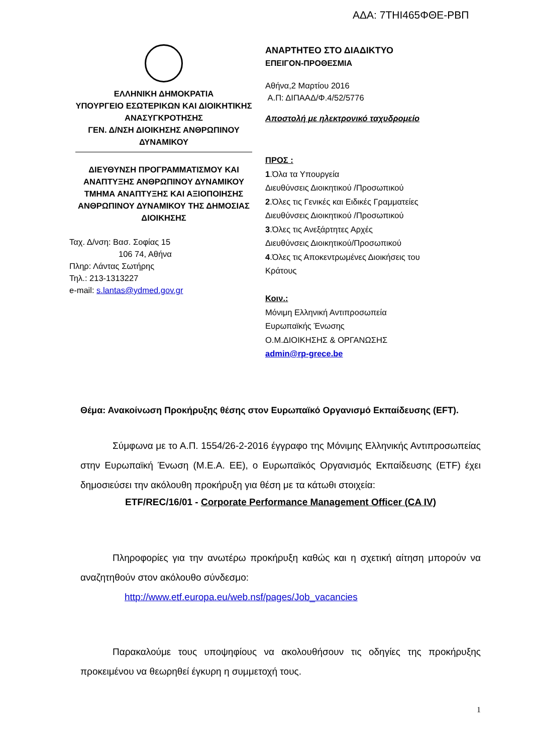ΑΔΑ: 7ΤΗΙ465ΦΘΕ-ΡΒΠ
ΕΛΛΗΝΙΚΗ ΔΗΜΟΚΡΑΤΙΑ
ΥΠΟΥΡΓΕΙΟ ΕΣΩΤΕΡΙΚΩΝ ΚΑΙ ΔΙΟΙΚΗΤΙΚΗΣ ΑΝΑΣΥΓΚΡΟΤΗΣΗΣ
ΓΕΝ. Δ/ΝΣΗ ΔΙΟΙΚΗΣΗΣ ΑΝΘΡΩΠΙΝΟΥ ΔΥΝΑΜΙΚΟΥ
ΔΙΕΥΘΥΝΣΗ ΠΡΟΓΡΑΜΜΑΤΙΣΜΟΥ ΚΑΙ ΑΝΑΠΤΥΞΗΣ ΑΝΘΡΩΠΙΝΟΥ ΔΥΝΑΜΙΚΟΥ
ΤΜΗΜΑ ΑΝΑΠΤΥΞΗΣ ΚΑΙ ΑΞΙΟΠΟΙΗΣΗΣ ΑΝΘΡΩΠΙΝΟΥ ΔΥΝΑΜΙΚΟΥ ΤΗΣ ΔΗΜΟΣΙΑΣ ΔΙΟΙΚΗΣΗΣ
Ταχ. Δ/νση: Βασ. Σοφίας 15
106 74, Αθήνα
Πληρ: Λάντας Σωτήρης
Τηλ.: 213-1313227
e-mail: s.lantas@ydmed.gov.gr
ΑΝΑΡΤΗΤΕΟ ΣΤΟ ΔΙΑΔΙΚΤΥΟ
ΕΠΕΙΓΟΝ-ΠΡΟΘΕΣΜΙΑ
Αθήνα,2 Μαρτίου 2016
Α.Π: ΔΙΠΑΑΔ/Φ.4/52/5776
Αποστολή με ηλεκτρονικό ταχυδρομείο
ΠΡΟΣ :
1.Όλα τα Υπουργεία
Διευθύνσεις Διοικητικού /Προσωπικού
2.Όλες τις Γενικές και Ειδικές Γραμματείες
Διευθύνσεις Διοικητικού /Προσωπικού
3.Όλες τις Ανεξάρτητες Αρχές
Διευθύνσεις Διοικητικού/Προσωπικού
4.Όλες τις Αποκεντρωμένες Διοικήσεις του
Κράτους
Κοιν.:
Μόνιμη Ελληνική Αντιπροσωπεία
Ευρωπαϊκής Ένωσης
Ο.Μ.ΔΙΟΙΚΗΣΗΣ & ΟΡΓΑΝΩΣΗΣ
admin@rp-grece.be
Θέμα: Ανακοίνωση Προκήρυξης θέσης στον Ευρωπαϊκό Οργανισμό Εκπαίδευσης (EFT).
Σύμφωνα με το Α.Π. 1554/26-2-2016 έγγραφο της Μόνιμης Ελληνικής Αντιπροσωπείας στην Ευρωπαϊκή Ένωση (Μ.Ε.Α. ΕΕ), ο Ευρωπαϊκός Οργανισμός Εκπαίδευσης (ETF) έχει δημοσιεύσει την ακόλουθη προκήρυξη για θέση με τα κάτωθι στοιχεία:
ETF/REC/16/01 - Corporate Performance Management Officer (CA IV)
Πληροφορίες για την ανωτέρω προκήρυξη καθώς και η σχετική αίτηση μπορούν να αναζητηθούν στον ακόλουθο σύνδεσμο:
http://www.etf.europa.eu/web.nsf/pages/Job_vacancies
Παρακαλούμε τους υποψηφίους να ακολουθήσουν τις οδηγίες της προκήρυξης προκειμένου να θεωρηθεί έγκυρη η συμμετοχή τους.
1